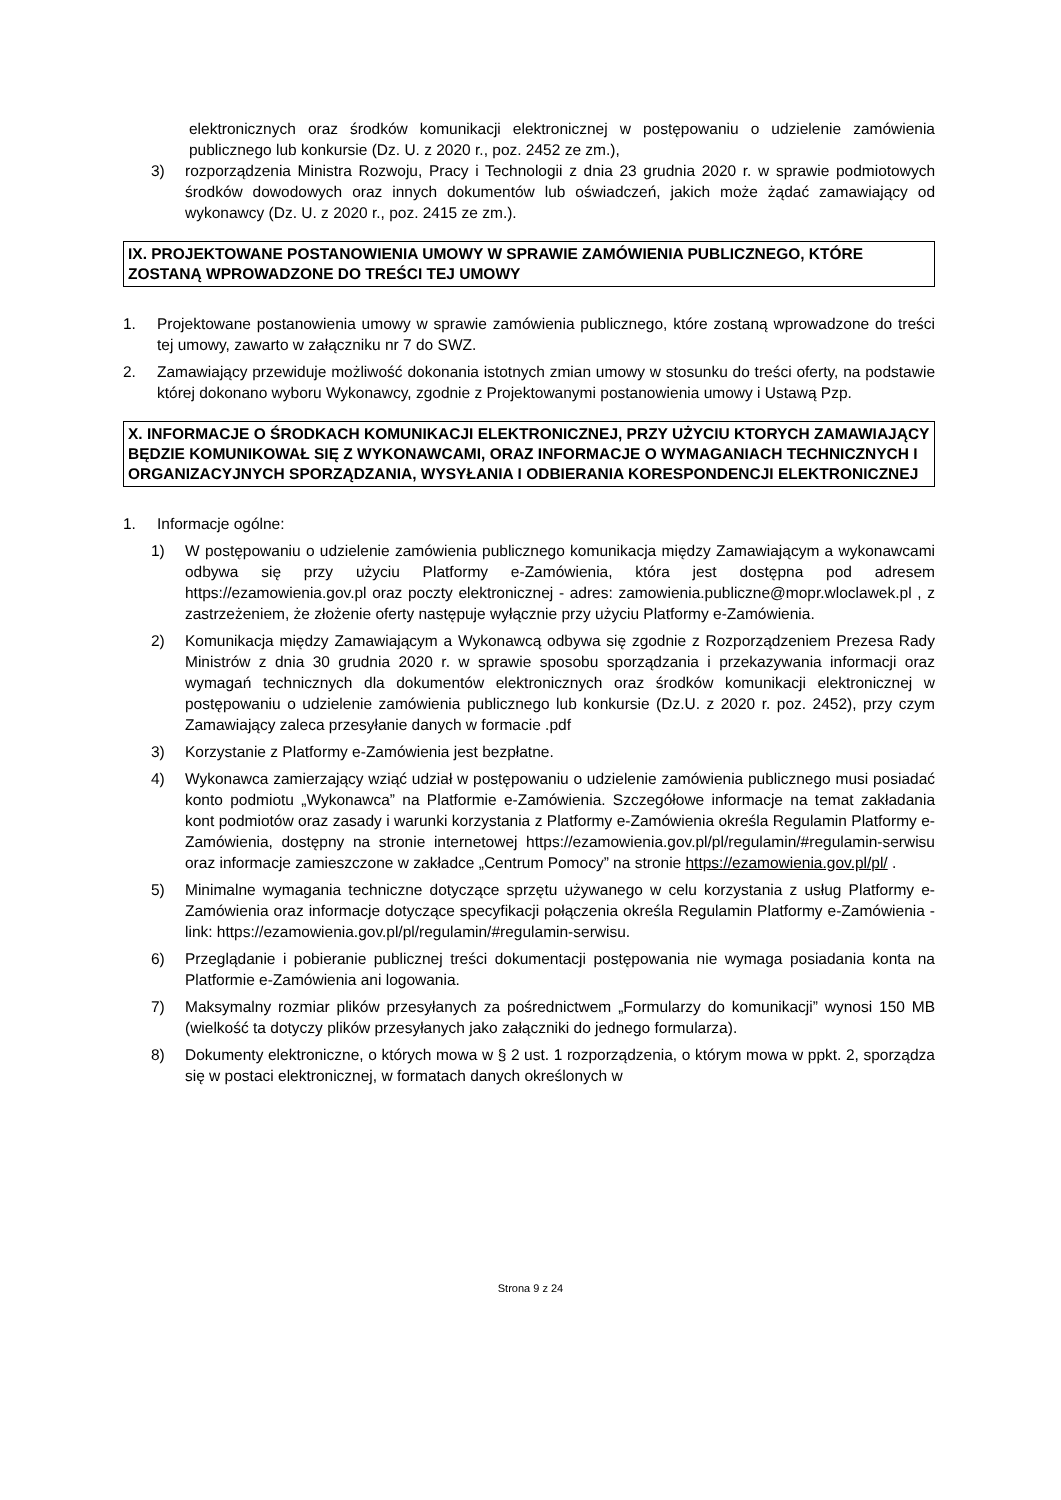elektronicznych oraz środków komunikacji elektronicznej w postępowaniu o udzielenie zamówienia publicznego lub konkursie (Dz. U. z 2020 r., poz. 2452 ze zm.),
3) rozporządzenia Ministra Rozwoju, Pracy i Technologii z dnia 23 grudnia 2020 r. w sprawie podmiotowych środków dowodowych oraz innych dokumentów lub oświadczeń, jakich może żądać zamawiający od wykonawcy (Dz. U. z 2020 r., poz. 2415 ze zm.).
IX. PROJEKTOWANE POSTANOWIENIA UMOWY W SPRAWIE ZAMÓWIENIA PUBLICZNEGO, KTÓRE ZOSTANĄ WPROWADZONE DO TREŚCI TEJ UMOWY
1. Projektowane postanowienia umowy w sprawie zamówienia publicznego, które zostaną wprowadzone do treści tej umowy, zawarto w załączniku nr 7 do SWZ.
2. Zamawiający przewiduje możliwość dokonania istotnych zmian umowy w stosunku do treści oferty, na podstawie której dokonano wyboru Wykonawcy, zgodnie z Projektowanymi postanowienia umowy i Ustawą Pzp.
X. INFORMACJE O ŚRODKACH KOMUNIKACJI ELEKTRONICZNEJ, PRZY UŻYCIU KTORYCH ZAMAWIAJĄCY BĘDZIE KOMUNIKOWAŁ SIĘ Z WYKONAWCAMI, ORAZ INFORMACJE O WYMAGANIACH TECHNICZNYCH I ORGANIZACYJNYCH SPORZĄDZANIA, WYSYŁANIA I ODBIERANIA KORESPONDENCJI ELEKTRONICZNEJ
1. Informacje ogólne:
1) W postępowaniu o udzielenie zamówienia publicznego komunikacja między Zamawiającym a wykonawcami odbywa się przy użyciu Platformy e-Zamówienia, która jest dostępna pod adresem https://ezamowienia.gov.pl oraz poczty elektronicznej - adres: zamowienia.publiczne@mopr.wloclawek.pl , z zastrzeżeniem, że złożenie oferty następuje wyłącznie przy użyciu Platformy e-Zamówienia.
2) Komunikacja między Zamawiającym a Wykonawcą odbywa się zgodnie z Rozporządzeniem Prezesa Rady Ministrów z dnia 30 grudnia 2020 r. w sprawie sposobu sporządzania i przekazywania informacji oraz wymagań technicznych dla dokumentów elektronicznych oraz środków komunikacji elektronicznej w postępowaniu o udzielenie zamówienia publicznego lub konkursie (Dz.U. z 2020 r. poz. 2452), przy czym Zamawiający zaleca przesyłanie danych w formacie .pdf
3) Korzystanie z Platformy e-Zamówienia jest bezpłatne.
4) Wykonawca zamierzający wziąć udział w postępowaniu o udzielenie zamówienia publicznego musi posiadać konto podmiotu „Wykonawca” na Platformie e-Zamówienia. Szczegółowe informacje na temat zakładania kont podmiotów oraz zasady i warunki korzystania z Platformy e-Zamówienia określa Regulamin Platformy e-Zamówienia, dostępny na stronie internetowej https://ezamowienia.gov.pl/pl/regulamin/#regulamin-serwisu oraz informacje zamieszczone w zakładce „Centrum Pomocy” na stronie https://ezamowienia.gov.pl/pl/ .
5) Minimalne wymagania techniczne dotyczące sprzętu używanego w celu korzystania z usług Platformy e-Zamówienia oraz informacje dotyczące specyfikacji połączenia określa Regulamin Platformy e-Zamówienia - link: https://ezamowienia.gov.pl/pl/regulamin/#regulamin-serwisu.
6) Przeglądanie i pobieranie publicznej treści dokumentacji postępowania nie wymaga posiadania konta na Platformie e-Zamówienia ani logowania.
7) Maksymalny rozmiar plików przesyłanych za pośrednictwem „Formularzy do komunikacji” wynosi 150 MB (wielkość ta dotyczy plików przesyłanych jako załączniki do jednego formularza).
8) Dokumenty elektroniczne, o których mowa w § 2 ust. 1 rozporządzenia, o którym mowa w ppkt. 2, sporządza się w postaci elektronicznej, w formatach danych określonych w
Strona 9 z 24